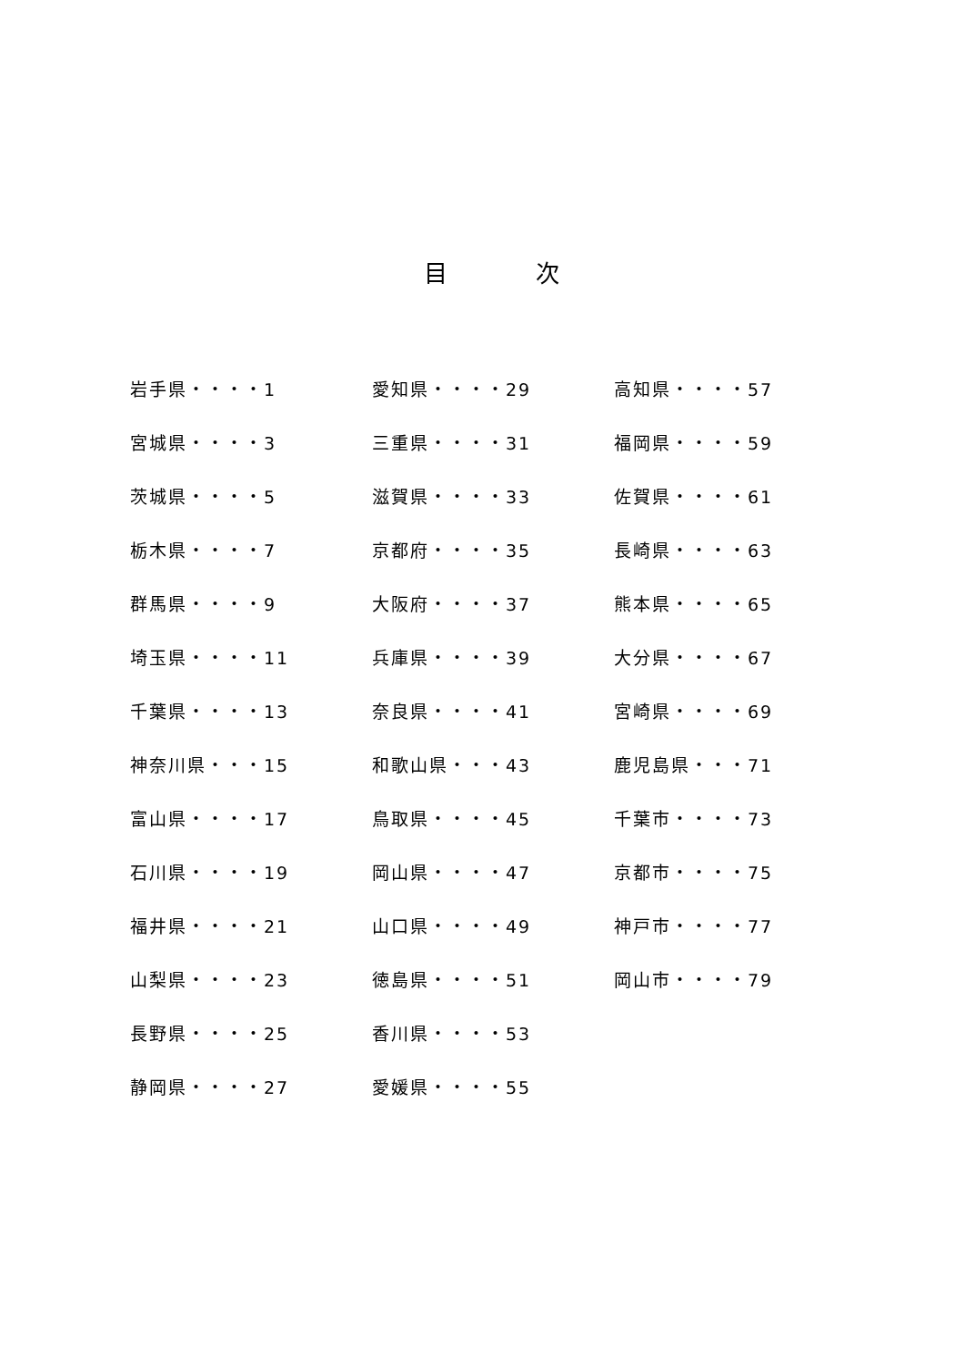目 次
岩手県・・・・1
宮城県・・・・3
茨城県・・・・5
栃木県・・・・7
群馬県・・・・9
埼玉県・・・・11
千葉県・・・・13
神奈川県・・・15
富山県・・・・17
石川県・・・・19
福井県・・・・21
山梨県・・・・23
長野県・・・・25
静岡県・・・・27
愛知県・・・・29
三重県・・・・31
滋賀県・・・・33
京都府・・・・35
大阪府・・・・37
兵庫県・・・・39
奈良県・・・・41
和歌山県・・・43
鳥取県・・・・45
岡山県・・・・47
山口県・・・・49
徳島県・・・・51
香川県・・・・53
愛媛県・・・・55
高知県・・・・57
福岡県・・・・59
佐賀県・・・・61
長崎県・・・・63
熊本県・・・・65
大分県・・・・67
宮崎県・・・・69
鹿児島県・・・71
千葉市・・・・73
京都市・・・・75
神戸市・・・・77
岡山市・・・・79